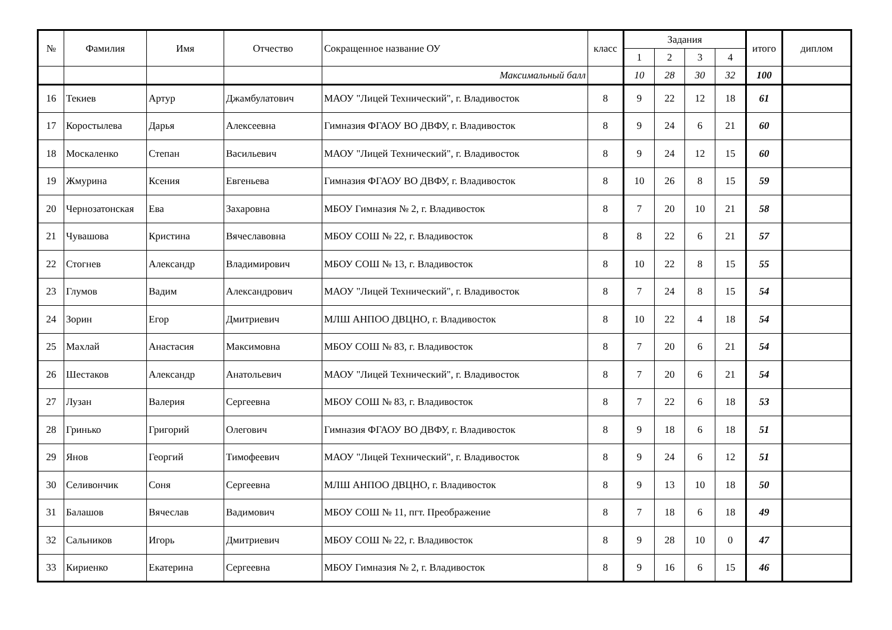| № | Фамилия | Имя | Отчество | Сокращенное название ОУ | класс | Задания | | | | итого | диплом |
| --- | --- | --- | --- | --- | --- | --- | --- | --- | --- | --- | --- |
| | | | | | | 1 | 2 | 3 | 4 | | |
| | | | | Максимальный балл | | 10 | 28 | 30 | 32 | 100 | |
| 16 | Текиев | Артур | Джамбулатович | МАОУ "Лицей Технический", г. Владивосток | 8 | 9 | 22 | 12 | 18 | 61 | |
| 17 | Коростылева | Дарья | Алексеевна | Гимназия ФГАОУ ВО ДВФУ, г. Владивосток | 8 | 9 | 24 | 6 | 21 | 60 | |
| 18 | Москаленко | Степан | Васильевич | МАОУ "Лицей Технический", г. Владивосток | 8 | 9 | 24 | 12 | 15 | 60 | |
| 19 | Жмурина | Ксения | Евгеньева | Гимназия ФГАОУ ВО ДВФУ, г. Владивосток | 8 | 10 | 26 | 8 | 15 | 59 | |
| 20 | Чернозатонская | Ева | Захаровна | МБОУ Гимназия № 2, г. Владивосток | 8 | 7 | 20 | 10 | 21 | 58 | |
| 21 | Чувашова | Кристина | Вячеславовна | МБОУ СОШ № 22, г. Владивосток | 8 | 8 | 22 | 6 | 21 | 57 | |
| 22 | Стогнев | Александр | Владимирович | МБОУ СОШ № 13, г. Владивосток | 8 | 10 | 22 | 8 | 15 | 55 | |
| 23 | Глумов | Вадим | Александрович | МАОУ "Лицей Технический", г. Владивосток | 8 | 7 | 24 | 8 | 15 | 54 | |
| 24 | Зорин | Егор | Дмитриевич | МЛШ АНПОО ДВЦНО, г. Владивосток | 8 | 10 | 22 | 4 | 18 | 54 | |
| 25 | Махлай | Анастасия | Максимовна | МБОУ СОШ № 83, г. Владивосток | 8 | 7 | 20 | 6 | 21 | 54 | |
| 26 | Шестаков | Александр | Анатольевич | МАОУ "Лицей Технический", г. Владивосток | 8 | 7 | 20 | 6 | 21 | 54 | |
| 27 | Лузан | Валерия | Сергеевна | МБОУ СОШ № 83, г. Владивосток | 8 | 7 | 22 | 6 | 18 | 53 | |
| 28 | Гринько | Григорий | Олегович | Гимназия ФГАОУ ВО ДВФУ, г. Владивосток | 8 | 9 | 18 | 6 | 18 | 51 | |
| 29 | Янов | Георгий | Тимофеевич | МАОУ "Лицей Технический", г. Владивосток | 8 | 9 | 24 | 6 | 12 | 51 | |
| 30 | Селивончик | Соня | Сергеевна | МЛШ АНПОО ДВЦНО, г. Владивосток | 8 | 9 | 13 | 10 | 18 | 50 | |
| 31 | Балашов | Вячеслав | Вадимович | МБОУ СОШ № 11, пгт. Преображение | 8 | 7 | 18 | 6 | 18 | 49 | |
| 32 | Сальников | Игорь | Дмитриевич | МБОУ СОШ № 22, г. Владивосток | 8 | 9 | 28 | 10 | 0 | 47 | |
| 33 | Кириенко | Екатерина | Сергеевна | МБОУ Гимназия № 2, г. Владивосток | 8 | 9 | 16 | 6 | 15 | 46 | |